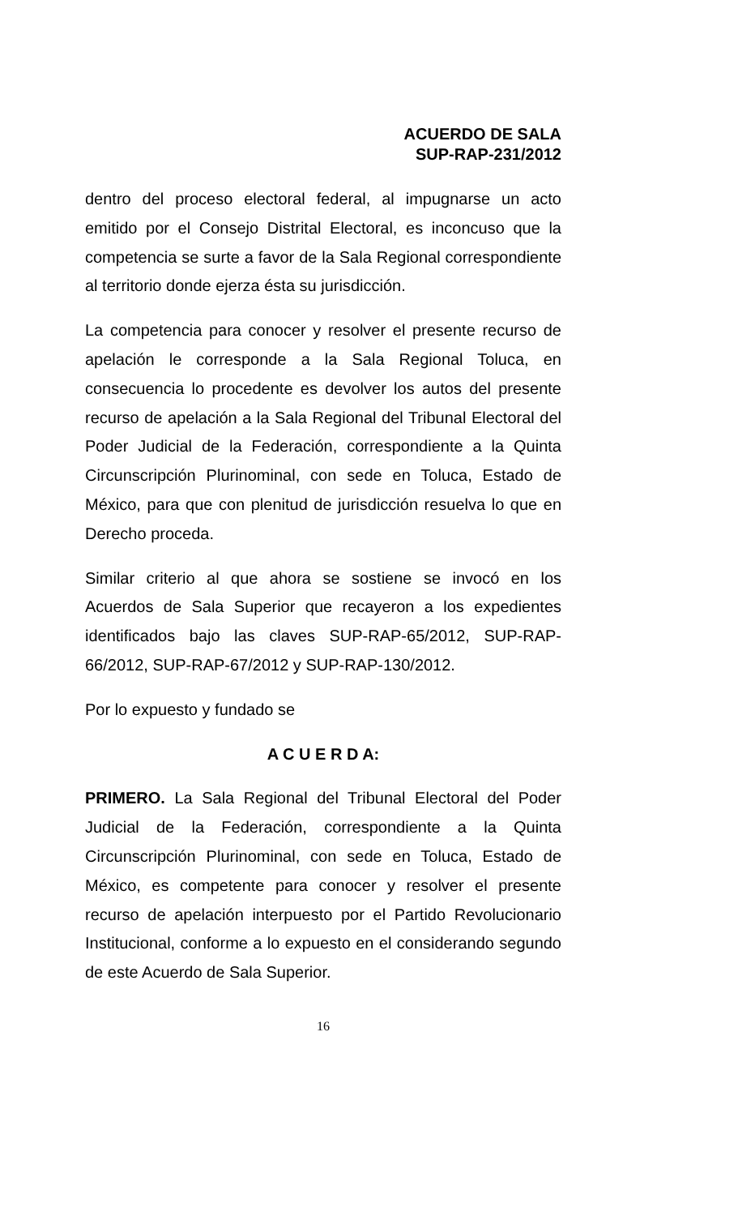ACUERDO DE SALA
SUP-RAP-231/2012
dentro del proceso electoral federal, al impugnarse un acto emitido por el Consejo Distrital Electoral, es inconcuso que la competencia se surte a favor de la Sala Regional correspondiente al territorio donde ejerza ésta su jurisdicción.
La competencia para conocer y resolver el presente recurso de apelación le corresponde a la Sala Regional Toluca, en consecuencia lo procedente es devolver los autos del presente recurso de apelación a la Sala Regional del Tribunal Electoral del Poder Judicial de la Federación, correspondiente a la Quinta Circunscripción Plurinominal, con sede en Toluca, Estado de México, para que con plenitud de jurisdicción resuelva lo que en Derecho proceda.
Similar criterio al que ahora se sostiene se invocó en los Acuerdos de Sala Superior que recayeron a los expedientes identificados bajo las claves SUP-RAP-65/2012, SUP-RAP-66/2012, SUP-RAP-67/2012 y SUP-RAP-130/2012.
Por lo expuesto y fundado se
A C U E R D A:
PRIMERO. La Sala Regional del Tribunal Electoral del Poder Judicial de la Federación, correspondiente a la Quinta Circunscripción Plurinominal, con sede en Toluca, Estado de México, es competente para conocer y resolver el presente recurso de apelación interpuesto por el Partido Revolucionario Institucional, conforme a lo expuesto en el considerando segundo de este Acuerdo de Sala Superior.
16